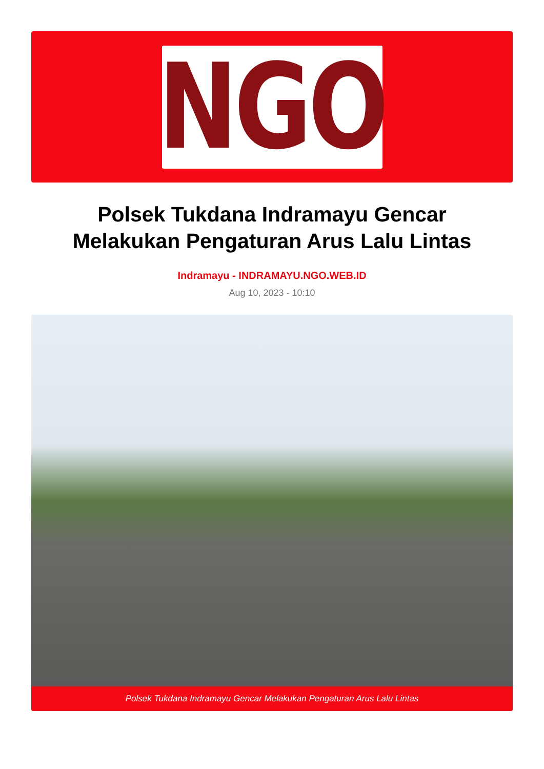NGO
Polsek Tukdana Indramayu Gencar Melakukan Pengaturan Arus Lalu Lintas
Indramayu - INDRAMAYU.NGO.WEB.ID
Aug 10, 2023 - 10:10
Polsek Tukdana Indramayu Gencar Melakukan Pengaturan Arus Lalu Lintas